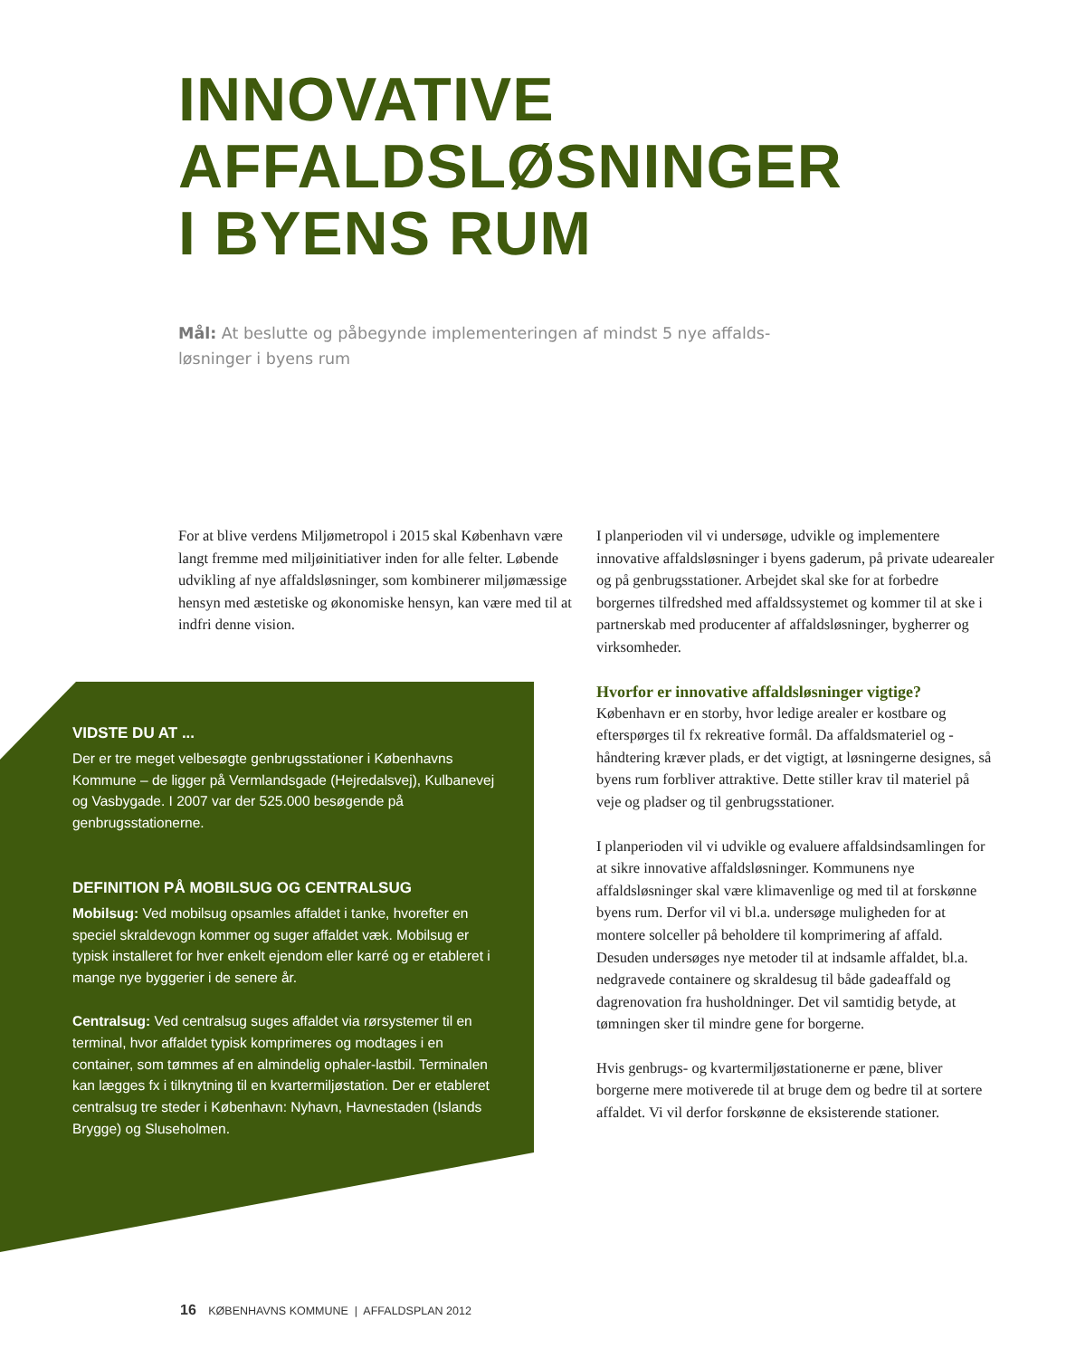INNOVATIVE
AFFALDSLØSNINGER
I BYENS RUM
Mål: At beslutte og påbegynde implementeringen af mindst 5 nye affalds­løsninger i byens rum
For at blive verdens Miljømetropol i 2015 skal København være langt fremme med miljøinitiativer inden for alle felter. Løbende udvikling af nye affaldsløsninger, som kombinerer miljømæssige hensyn med æstetiske og økonomiske hensyn, kan være med til at indfri denne vision.
VIDSTE DU AT ...
Der er tre meget velbesøgte genbrugsstationer i Københavns Kommune – de ligger på Vermlandsgade (Hejredalsvej), Kulbanevej og Vasbygade. I 2007 var der 525.000 besøgende på genbrugsstationerne.
DEFINITION PÅ MOBILSUG OG CENTRALSUG
Mobilsug: Ved mobilsug opsamles affaldet i tanke, hvorefter en speciel skraldevogn kommer og suger affaldet væk. Mobilsug er typisk installeret for hver enkelt ejendom eller karré og er etableret i mange nye byggerier i de senere år.
Centralsug: Ved centralsug suges affaldet via rørsystemer til en terminal, hvor affaldet typisk komprimeres og modtages i en container, som tømmes af en almindelig ophaler-lastbil. Terminalen kan lægges fx i tilknytning til en kvartermiljøstation. Der er etableret centralsug tre steder i København: Nyhavn, Havnestaden (Islands Brygge) og Sluseholmen.
I planperioden vil vi undersøge, udvikle og implementere innovative affaldsløsninger i byens gaderum, på private udearealer og på genbrugsstationer. Arbejdet skal ske for at forbedre borgernes tilfredshed med affaldssystemet og kommer til at ske i partnerskab med producenter af affaldsløsninger, bygherrer og virksomheder.
Hvorfor er innovative affaldsløsninger vigtige?
København er en storby, hvor ledige arealer er kostbare og efterspørges til fx rekreative formål. Da affaldsmateriel og -håndtering kræver plads, er det vigtigt, at løsningerne designes, så byens rum forbliver attraktive. Dette stiller krav til materiel på veje og pladser og til genbrugsstationer.
I planperioden vil vi udvikle og evaluere affaldsindsamlingen for at sikre innovative affaldsløsninger. Kommunens nye affaldsløsninger skal være klimavenlige og med til at forskønne byens rum. Derfor vil vi bl.a. undersøge muligheden for at montere solceller på beholdere til komprimering af affald. Desuden undersøges nye metoder til at indsamle affaldet, bl.a. nedgravede containere og skraldesug til både gadeaffald og dagrenovation fra husholdninger. Det vil samtidig betyde, at tømningen sker til mindre gene for borgerne.
Hvis genbrugs- og kvartermiljøstationerne er pæne, bliver borgerne mere motiverede til at bruge dem og bedre til at sortere affaldet. Vi vil derfor forskønne de eksisterende stationer.
16 KØBENHAVNS KOMMUNE | AFFALDSPLAN 2012